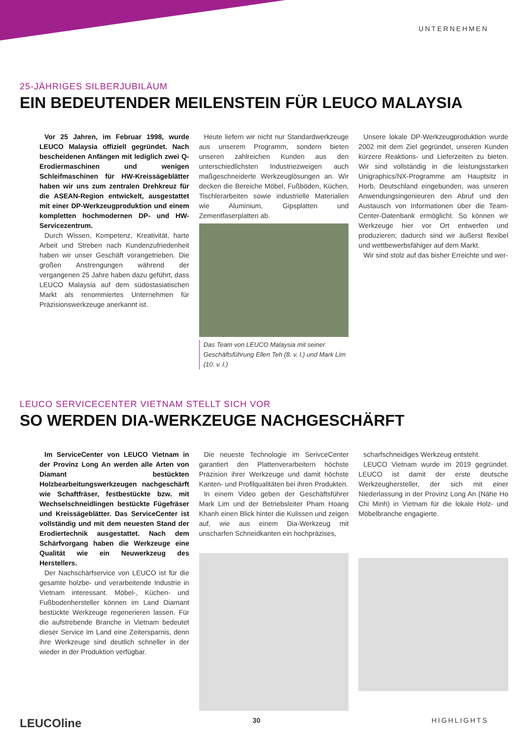UNTERNEHMEN
25-JÄHRIGES SILBERJUBILÄUM
EIN BEDEUTENDER MEILENSTEIN FÜR LEUCO MALAYSIA
Vor 25 Jahren, im Februar 1998, wurde LEUCO Malaysia offiziell gegründet. Nach bescheidenen Anfängen mit lediglich zwei Q-Erodiermaschinen und wenigen Schleifmaschinen für HW-Kreissägeblätter haben wir uns zum zentralen Drehkreuz für die ASEAN-Region entwickelt, ausgestattet mit einer DP-Werkzeugproduktion und einem kompletten hochmodernen DP- und HW-Servicezentrum.
Durch Wissen, Kompetenz, Kreativität, harte Arbeit und Streben nach Kundenzufriedenheit haben wir unser Geschäft vorangetrieben. Die großen Anstrengungen während der vergangenen 25 Jahre haben dazu geführt, dass LEUCO Malaysia auf dem südostasiatischen Markt als renommiertes Unternehmen für Präzisionswerkzeuge anerkannt ist.
Heute liefern wir nicht nur Standardwerkzeuge aus unserem Programm, sondern bieten unseren zahlreichen Kunden aus den unterschiedlichsten Industriezweigen auch maßgeschneiderte Werkzeuglösungen an. Wir decken die Bereiche Möbel, Fußböden, Küchen, Tischlerarbeiten sowie industrielle Materialien wie Aluminium, Gipsplatten und Zementfaserplatten ab.
Das Team von LEUCO Malaysia mit seiner Geschäftsführung Ellen Teh (8. v. l.) und Mark Lim (10. v. l.)
Unsere lokale DP-Werkzeugproduktion wurde 2002 mit dem Ziel gegründet, unseren Kunden kürzere Reaktions- und Lieferzeiten zu bieten. Wir sind vollständig in die leistungsstarken Unigraphics/NX-Programme am Hauptsitz in Horb, Deutschland eingebunden, was unseren Anwendungsingenieuren den Abruf und den Austausch von Informationen über die Team-Center-Datenbank ermöglicht. So können wir Werkzeuge hier vor Ort entwerfen und produzieren; dadurch sind wir äußerst flexibel und wettbewerbsfähiger auf dem Markt.
Wir sind stolz auf das bisher Erreichte und wer-
LEUCO SERVICECENTER VIETNAM STELLT SICH VOR
SO WERDEN DIA-WERKZEUGE NACHGESCHÄRFT
Im ServiceCenter von LEUCO Vietnam in der Provinz Long An werden alle Arten von Diamant bestückten Holzbearbeitungswerkzeugen nachgeschärft wie Schaftfräser, festbestückte bzw. mit Wechselschneidlingen bestückte Fügefräser und Kreissägeblätter. Das ServiceCenter ist vollständig und mit dem neuesten Stand der Erodiertechnik ausgestattet. Nach dem Schärfvorgang haben die Werkzeuge eine Qualität wie ein Neuwerkzeug des Herstellers.
Der Nachschärfservice von LEUCO ist für die gesamte holzbe- und verarbeitende Industrie in Vietnam interessant. Möbel-, Küchen- und Fußbodenhersteller können im Land Diamant bestückte Werkzeuge regenerieren lassen. Für die aufstrebende Branche in Vietnam bedeutet dieser Service im Land eine Zeitersparnis, denn ihre Werkzeuge sind deutlich schneller in der wieder in der Produktion verfügbar.
Die neueste Technologie im SerivceCenter garantiert den Plattenverarbeitern höchste Präzision ihrer Werkzeuge und damit höchste Kanten- und Profilqualitäten bei ihren Produkten.
In einem Video geben der Geschäftsführer Mark Lim und der Betriebsleiter Pham Hoang Khanh einen Blick hinter die Kulissen und zeigen auf, wie aus einem Dia-Werkzeug mit unscharfen Schneidkanten ein hochpräzises,
scharfschneidiges Werkzeug entsteht.
LEUCO Vietnam wurde im 2019 gegründet. LEUCO ist damit der erste deutsche Werkzeughersteller, der sich mit einer Niederlassung in der Provinz Long An (Nähe Ho Chi Minh) in Vietnam für die lokale Holz- und Möbelbranche engagierte.
LEUCOline 30 HIGHLIGHTS